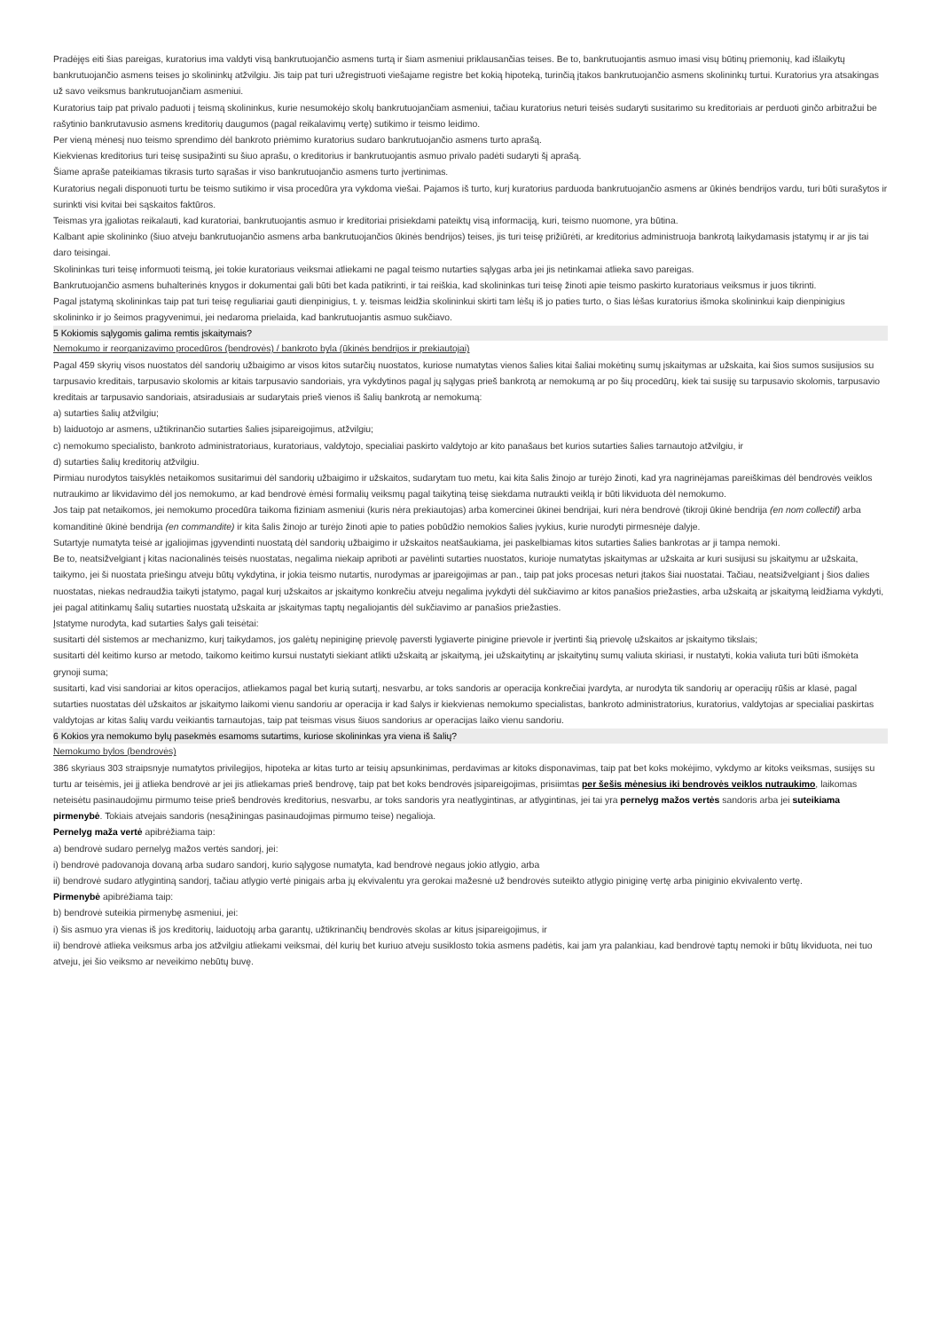Pradėjęs eiti šias pareigas, kuratorius ima valdyti visą bankrutuojančio asmens turtą ir šiam asmeniui priklausančias teises. Be to, bankrutuojantis asmuo imasi visų būtinų priemonių, kad išlaikytų bankrutuojančio asmens teises jo skolininkų atžvilgiu. Jis taip pat turi užregistruoti viešajame registre bet kokią hipoteką, turinčią įtakos bankrutuojančio asmens skolininkų turtui. Kuratorius yra atsakingas už savo veiksmus bankrutuojančiam asmeniui.
Kuratorius taip pat privalo paduoti į teismą skolininkus, kurie nesumokėjo skolų bankrutuojančiam asmeniui, tačiau kuratorius neturi teisės sudaryti susitarimo su kreditoriais ar perduoti ginčo arbitražui be rašytinio bankrutavusio asmens kreditorių daugumos (pagal reikalavimų vertę) sutikimo ir teismo leidimo.
Per vieną mėnesį nuo teismo sprendimo dėl bankroto priėmimo kuratorius sudaro bankrutuojančio asmens turto aprašą.
Kiekvienas kreditorius turi teisę susipažinti su šiuo aprašu, o kreditorius ir bankrutuojantis asmuo privalo padėti sudaryti šį aprašą.
Šiame apraše pateikiamas tikrasis turto sąrašas ir viso bankrutuojančio asmens turto įvertinimas.
Kuratorius negali disponuoti turtu be teismo sutikimo ir visa procedūra yra vykdoma viešai. Pajamos iš turto, kurį kuratorius parduoda bankrutuojančio asmens ar ūkinės bendrijos vardu, turi būti surašytos ir surinkti visi kvitai bei sąskaitos faktūros.
Teismas yra įgaliotas reikalauti, kad kuratoriai, bankrutuojantis asmuo ir kreditoriai prisiekdami pateiktų visą informaciją, kuri, teismo nuomone, yra būtina.
Kalbant apie skolininko (šiuo atveju bankrutuojančio asmens arba bankrutuojančios ūkinės bendrijos) teises, jis turi teisę prižiūrėti, ar kreditorius administruoja bankrotą laikydamasis įstatymų ir ar jis tai daro teisingai.
Skolininkas turi teisę informuoti teismą, jei tokie kuratoriaus veiksmai atliekami ne pagal teismo nutarties sąlygas arba jei jis netinkamai atlieka savo pareigas.
Bankrutuojančio asmens buhalterinės knygos ir dokumentai gali būti bet kada patikrinti, ir tai reiškia, kad skolininkas turi teisę žinoti apie teismo paskirto kuratoriaus veiksmus ir juos tikrinti.
Pagal įstatymą skolininkas taip pat turi teisę reguliariai gauti dienpinigius, t. y. teismas leidžia skolininkui skirti tam lėšų iš jo paties turto, o šias lėšas kuratorius išmoka skolininkui kaip dienpinigius skolininko ir jo šeimos pragyvenimui, jei nedaroma prielaida, kad bankrutuojantis asmuo sukčiavo.
5 Kokiomis sąlygomis galima remtis įskaitymais?
Nemokumo ir reorganizavimo procedūros (bendrovės) / bankroto byla (ūkinės bendrijos ir prekiautojai)
Pagal 459 skyrių visos nuostatos dėl sandorių užbaigimo ar visos kitos sutarčių nuostatos, kuriose numatytas vienos šalies kitai šaliai mokėtinų sumų įskaitymas ar užskaita, kai šios sumos susijusios su tarpusavio kreditais, tarpusavio skolomis ar kitais tarpusavio sandoriais, yra vykdytinos pagal jų sąlygas prieš bankrotą ar nemokumą ar po šių procedūrų, kiek tai susiję su tarpusavio skolomis, tarpusavio kreditais ar tarpusavio sandoriais, atsiradusiais ar sudarytais prieš vienos iš šalių bankrotą ar nemokumą:
a) sutarties šalių atžvilgiu;
b) laiduotojo ar asmens, užtikrinančio sutarties šalies įsipareigojimus, atžvilgiu;
c) nemokumo specialisto, bankroto administratoriaus, kuratoriaus, valdytojo, specialiai paskirto valdytojo ar kito panašaus bet kurios sutarties šalies tarnautojo atžvilgiu, ir
d) sutarties šalių kreditorių atžvilgiu.
Pirmiau nurodytos taisyklės netaikomos susitarimui dėl sandorių užbaigimo ir užskaitos, sudarytam tuo metu, kai kita šalis žinojo ar turėjo žinoti, kad yra nagrinėjamas pareiškimas dėl bendrovės veiklos nutraukimo ar likvidavimo dėl jos nemokumo, ar kad bendrovė ėmėsi formalių veiksmų pagal taikytiną teisę siekdama nutraukti veiklą ir būti likviduota dėl nemokumo.
Jos taip pat netaikomos, jei nemokumo procedūra taikoma fiziniam asmeniui (kuris nėra prekiautojas) arba komercinei ūkinei bendrijai, kuri nėra bendrovė (tikroji ūkinė bendrija (en nom collectif) arba komanditinė ūkinė bendrija (en commandite) ir kita šalis žinojo ar turėjo žinoti apie to paties pobūdžio nemokios šalies įvykius, kurie nurodyti pirmesnėje dalyje.
Sutartyje numatyta teisė ar įgaliojimas įgyvendinti nuostatą dėl sandorių užbaigimo ir užskaitos neatšaukiama, jei paskelbiamas kitos sutarties šalies bankrotas ar ji tampa nemoki.
Be to, neatsižvelgiant į kitas nacionalinės teisės nuostatas, negalima niekaip apriboti ar pavėlinti sutarties nuostatos, kurioje numatytas įskaitymas ar užskaita ar kuri susijusi su įskaitymu ar užskaita, taikymo, jei ši nuostata priešingu atveju būtų vykdytina, ir jokia teismo nutartis, nurodymas ar įpareigojimas ar pan., taip pat joks procesas neturi įtakos šiai nuostatai. Tačiau, neatsižvelgiant į šios dalies nuostatas, niekas nedraudžia taikyti įstatymo, pagal kurį užskaitos ar įskaitymo konkrečiu atveju negalima įvykdyti dėl sukčiavimo ar kitos panašios priežasties, arba užskaitą ar įskaitymą leidžiama vykdyti, jei pagal atitinkamų šalių sutarties nuostatą užskaita ar įskaitymas taptų negaliojantis dėl sukčiavimo ar panašios priežasties.
Įstatyme nurodyta, kad sutarties šalys gali teisėtai:
susitarti dėl sistemos ar mechanizmo, kurį taikydamos, jos galėtų nepiniginę prievolę paversti lygiaverte pinigine prievole ir įvertinti šią prievolę užskaitos ar įskaitymo tikslais;
susitarti dėl keitimo kurso ar metodo, taikomo keitimo kursui nustatyti siekiant atlikti užskaitą ar įskaitymą, jei užskaitytinų ar įskaitytinų sumų valiuta skiriasi, ir nustatyti, kokia valiuta turi būti išmokėta grynoji suma;
susitarti, kad visi sandoriai ar kitos operacijos, atliekamos pagal bet kurią sutartį, nesvarbu, ar toks sandoris ar operacija konkrečiai įvardyta, ar nurodyta tik sandorių ar operacijų rūšis ar klasė, pagal sutarties nuostatas dėl užskaitos ar įskaitymo laikomi vienu sandoriu ar operacija ir kad šalys ir kiekvienas nemokumo specialistas, bankroto administratorius, kuratorius, valdytojas ar specialiai paskirtas valdytojas ar kitas šalių vardu veikiantis tarnautojas, taip pat teismas visus šiuos sandorius ar operacijas laiko vienu sandoriu.
6 Kokios yra nemokumo bylų pasekmės esamoms sutartims, kuriose skolininkas yra viena iš šalių?
Nemokumo bylos (bendrovės)
386 skyriaus 303 straipsnyje numatytos privilegijos, hipoteka ar kitas turto ar teisių apsunkinimas, perdavimas ar kitoks disponavimas, taip pat bet koks mokėjimo, vykdymo ar kitoks veiksmas, susijęs su turtu ar teisėmis, jei jį atlieka bendrovė ar jei jis atliekamas prieš bendrovę, taip pat bet koks bendrovės įsipareigojimas, prisiimtas per šešis mėnesius iki bendrovės veiklos nutraukimo, laikomas neteisėtu pasinaudojimu pirmumo teise prieš bendrovės kreditorius, nesvarbu, ar toks sandoris yra neatlygintinas, ar atlygintinas, jei tai yra pernelyg mažos vertės sandoris arba jei suteikiama pirmenybė. Tokiais atvejais sandoris (nesąžiningas pasinaudojimas pirmumo teise) negalioja.
Pernelyg maža vertė apibrėžiama taip:
a) bendrovė sudaro pernelyg mažos vertės sandorį, jei:
i) bendrovė padovanoja dovaną arba sudaro sandorį, kurio sąlygose numatyta, kad bendrovė negaus jokio atlygio, arba
ii) bendrovė sudaro atlygintiną sandorį, tačiau atlygio vertė pinigais arba jų ekvivalentu yra gerokai mažesnė už bendrovės suteikto atlygio piniginę vertę arba piniginio ekvivalento vertę.
Pirmenybė apibrėžiama taip:
b) bendrovė suteikia pirmenybę asmeniui, jei:
i) šis asmuo yra vienas iš jos kreditorių, laiduotojų arba garantų, užtikrinančių bendrovės skolas ar kitus įsipareigojimus, ir
ii) bendrovė atlieka veiksmus arba jos atžvilgiu atliekami veiksmai, dėl kurių bet kuriuo atveju susiklosto tokia asmens padėtis, kai jam yra palankiau, kad bendrovė taptų nemoki ir būtų likviduota, nei tuo atveju, jei šio veiksmo ar neveikimo nebūtų buvę.